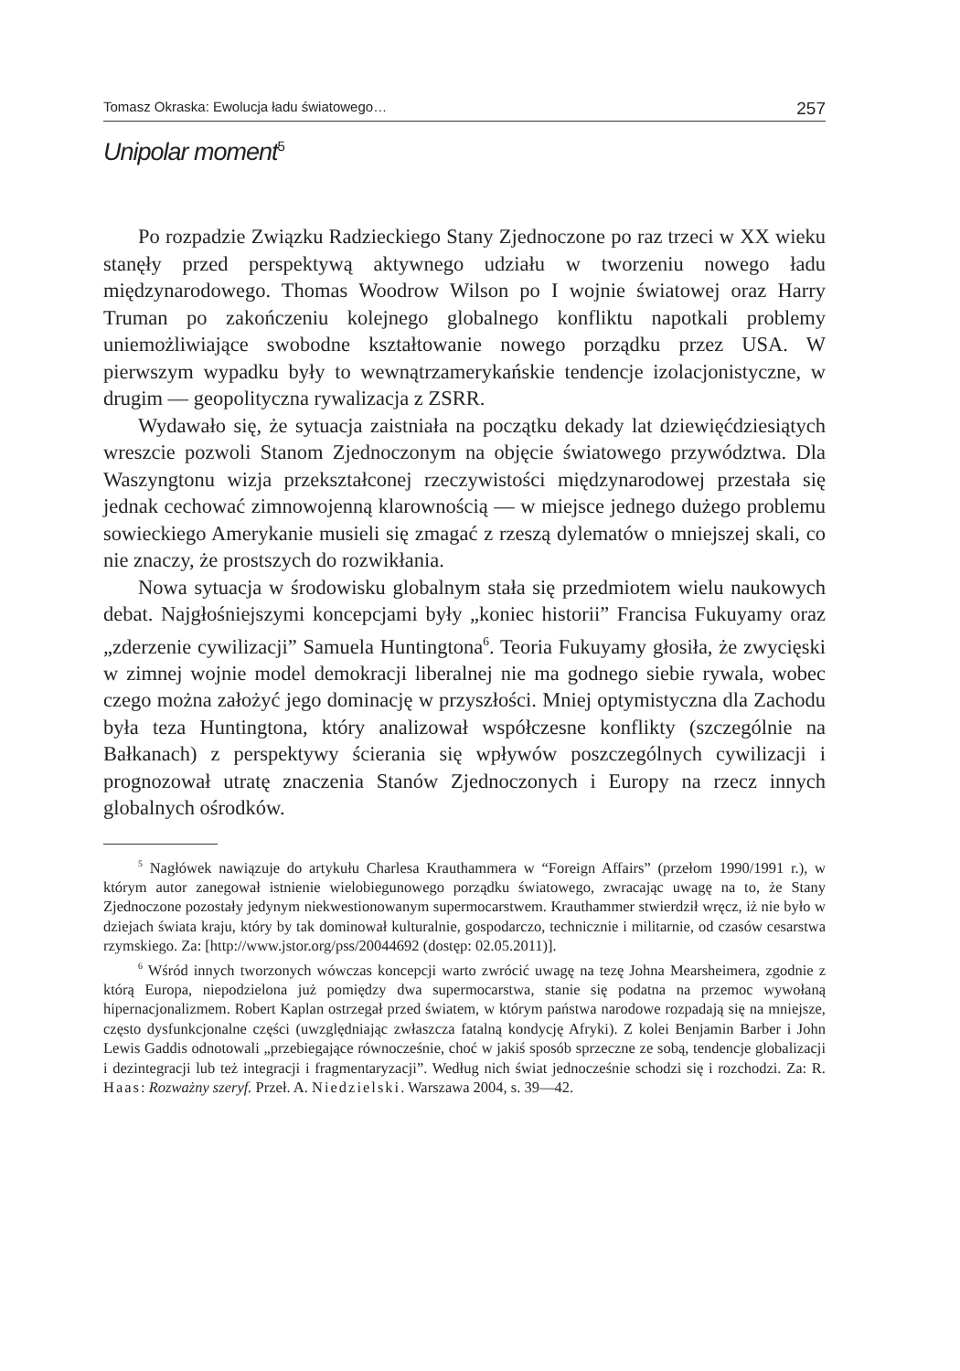Tomasz Okraska: Ewolucja ładu światowego… 257
Unipolar moment<sup>5</sup>
Po rozpadzie Związku Radzieckiego Stany Zjednoczone po raz trzeci w XX wieku stanęły przed perspektywą aktywnego udziału w tworzeniu nowego ładu międzynarodowego. Thomas Woodrow Wilson po I wojnie światowej oraz Harry Truman po zakończeniu kolejnego globalnego konfliktu napotkali problemy uniemożliwiające swobodne kształtowanie nowego porządku przez USA. W pierwszym wypadku były to wewnątrzamerykańskie tendencje izolacjonistyczne, w drugim — geopolityczna rywalizacja z ZSRR.
Wydawało się, że sytuacja zaistniała na początku dekady lat dziewięćdziesiątych wreszcie pozwoli Stanom Zjednoczonym na objęcie światowego przywództwa. Dla Waszyngtonu wizja przekształconej rzeczywistości międzynarodowej przestała się jednak cechować zimnowojenną klarownością — w miejsce jednego dużego problemu sowieckiego Amerykanie musieli się zmagać z rzeszą dylematów o mniejszej skali, co nie znaczy, że prostszych do rozwikłania.
Nowa sytuacja w środowisku globalnym stała się przedmiotem wielu naukowych debat. Najgłośniejszymi koncepcjami były „koniec historii” Francisa Fukuyamy oraz „zderzenie cywilizacji” Samuela Huntingtona<sup>6</sup>. Teoria Fukuyamy głosiła, że zwycięski w zimnej wojnie model demokracji liberalnej nie ma godnego siebie rywala, wobec czego można założyć jego dominację w przyszłości. Mniej optymistyczna dla Zachodu była teza Huntingtona, który analizował współczesne konflikty (szczególnie na Bałkanach) z perspektywy ścierania się wpływów poszczególnych cywilizacji i prognozował utratę znaczenia Stanów Zjednoczonych i Europy na rzecz innych globalnych ośrodków.
<sup>5</sup> Nagłówek nawiązuje do artykułu Charlesa Krauthammera w “Foreign Affairs” (przełom 1990/1991 r.), w którym autor zanegował istnienie wielobiegunowego porządku światowego, zwracając uwagę na to, że Stany Zjednoczone pozostały jedynym niekwestionowanym supermocarstwem. Krauthammer stwierdził wręcz, iż nie było w dziejach świata kraju, który by tak dominował kulturalnie, gospodarczo, technicznie i militarnie, od czasów cesarstwa rzymskiego. Za: [http://www.jstor.org/pss/20044692 (dostęp: 02.05.2011)].
<sup>6</sup> Wśród innych tworzonych wówczas koncepcji warto zwrócić uwagę na tezę Johna Mearsheimera, zgodnie z którą Europa, niepodzielona już pomiędzy dwa supermocarstwa, stanie się podatna na przemoc wywołaną hipernacjonalizmem. Robert Kaplan ostrzegał przed światem, w którym państwa narodowe rozpadają się na mniejsze, często dysfunkcjonalne części (uwzględniając zwłaszcza fatalną kondycję Afryki). Z kolei Benjamin Barber i John Lewis Gaddis odnotowali „przebiegające równocześnie, choć w jakiś sposób sprzeczne ze sobą, tendencje globalizacji i dezintegracji lub też integracji i fragmentaryzacji”. Według nich świat jednocześnie schodzi się i rozchodzi. Za: R. Haas: Rozważny szeryf. Przeł. A. Niedzielski. Warszawa 2004, s. 39—42.